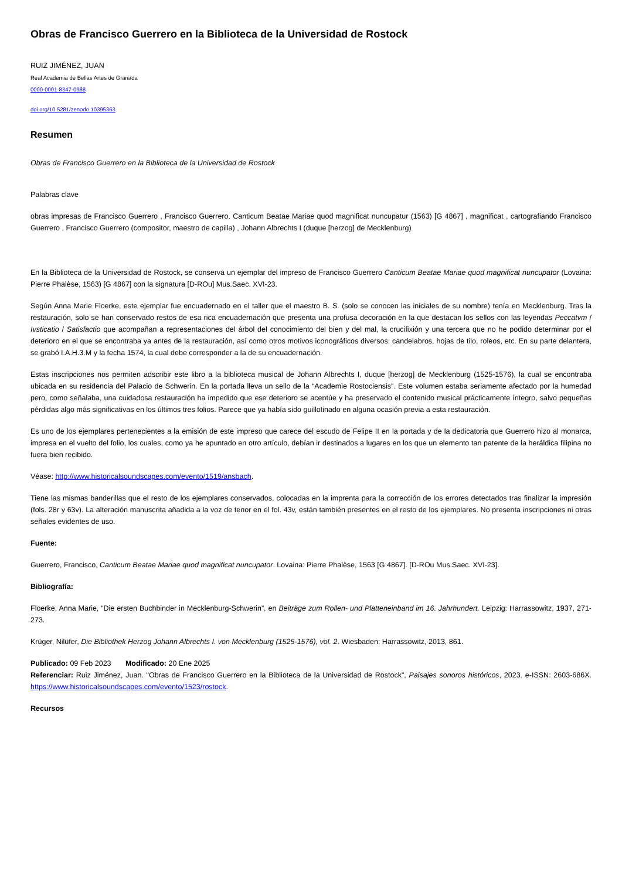Obras de Francisco Guerrero en la Biblioteca de la Universidad de Rostock
RUIZ JIMÉNEZ, JUAN
Real Academia de Bellas Artes de Granada
0000-0001-8347-0988
doi.org/10.5281/zenodo.10395363
Resumen
Obras de Francisco Guerrero en la Biblioteca de la Universidad de Rostock
Palabras clave
obras impresas de Francisco Guerrero , Francisco Guerrero. Canticum Beatae Mariae quod magnificat nuncupatur (1563) [G 4867] , magnificat , cartografiando Francisco Guerrero , Francisco Guerrero (compositor, maestro de capilla) , Johann Albrechts I (duque [herzog] de Mecklenburg)
En la Biblioteca de la Universidad de Rostock, se conserva un ejemplar del impreso de Francisco Guerrero Canticum Beatae Mariae quod magnificat nuncupator (Lovaina: Pierre Phalèse, 1563) [G 4867] con la signatura [D-ROu] Mus.Saec. XVI-23.
Según Anna Marie Floerke, este ejemplar fue encuadernado en el taller que el maestro B. S. (solo se conocen las iniciales de su nombre) tenía en Mecklenburg. Tras la restauración, solo se han conservado restos de esa rica encuadernación que presenta una profusa decoración en la que destacan los sellos con las leyendas Peccatvm / Ivsticatio / Satisfactio que acompañan a representaciones del árbol del conocimiento del bien y del mal, la crucifixión y una tercera que no he podido determinar por el deterioro en el que se encontraba ya antes de la restauración, así como otros motivos iconográficos diversos: candelabros, hojas de tilo, roleos, etc. En su parte delantera, se grabó I.A.H.3.M y la fecha 1574, la cual debe corresponder a la de su encuadernación.
Estas inscripciones nos permiten adscribir este libro a la biblioteca musical de Johann Albrechts I, duque [herzog] de Mecklenburg (1525-1576), la cual se encontraba ubicada en su residencia del Palacio de Schwerin. En la portada lleva un sello de la “Academie Rostociensis”. Este volumen estaba seriamente afectado por la humedad pero, como señalaba, una cuidadosa restauración ha impedido que ese deterioro se acentúe y ha preservado el contenido musical prácticamente íntegro, salvo pequeñas pérdidas algo más significativas en los últimos tres folios. Parece que ya había sido guillotinado en alguna ocasión previa a esta restauración.
Es uno de los ejemplares pertenecientes a la emisión de este impreso que carece del escudo de Felipe II en la portada y de la dedicatoria que Guerrero hizo al monarca, impresa en el vuelto del folio, los cuales, como ya he apuntado en otro artículo, debían ir destinados a lugares en los que un elemento tan patente de la heráldica filipina no fuera bien recibido.
Véase: http://www.historicalsoundscapes.com/evento/1519/ansbach.
Tiene las mismas banderillas que el resto de los ejemplares conservados, colocadas en la imprenta para la corrección de los errores detectados tras finalizar la impresión (fols. 28r y 63v). La alteración manuscrita añadida a la voz de tenor en el fol. 43v, están también presentes en el resto de los ejemplares. No presenta inscripciones ni otras señales evidentes de uso.
Fuente:
Guerrero, Francisco, Canticum Beatae Mariae quod magnificat nuncupator. Lovaina: Pierre Phalèse, 1563 [G 4867]. [D-ROu Mus.Saec. XVI-23].
Bibliografía:
Floerke, Anna Marie, “Die ersten Buchbinder in Mecklenburg-Schwerin”, en Beiträge zum Rollen- und Platteneinband im 16. Jahrhundert. Leipzig: Harrassowitz, 1937, 271-273.
Krüger, Nilüfer, Die Bibliothek Herzog Johann Albrechts I. von Mecklenburg (1525-1576), vol. 2. Wiesbaden: Harrassowitz, 2013, 861.
Publicado: 09 Feb 2023 Modificado: 20 Ene 2025
Referenciar: Ruiz Jiménez, Juan. "Obras de Francisco Guerrero en la Biblioteca de la Universidad de Rostock", Paisajes sonoros históricos, 2023. e-ISSN: 2603-686X. https://www.historicalsoundscapes.com/evento/1523/rostock.
Recursos